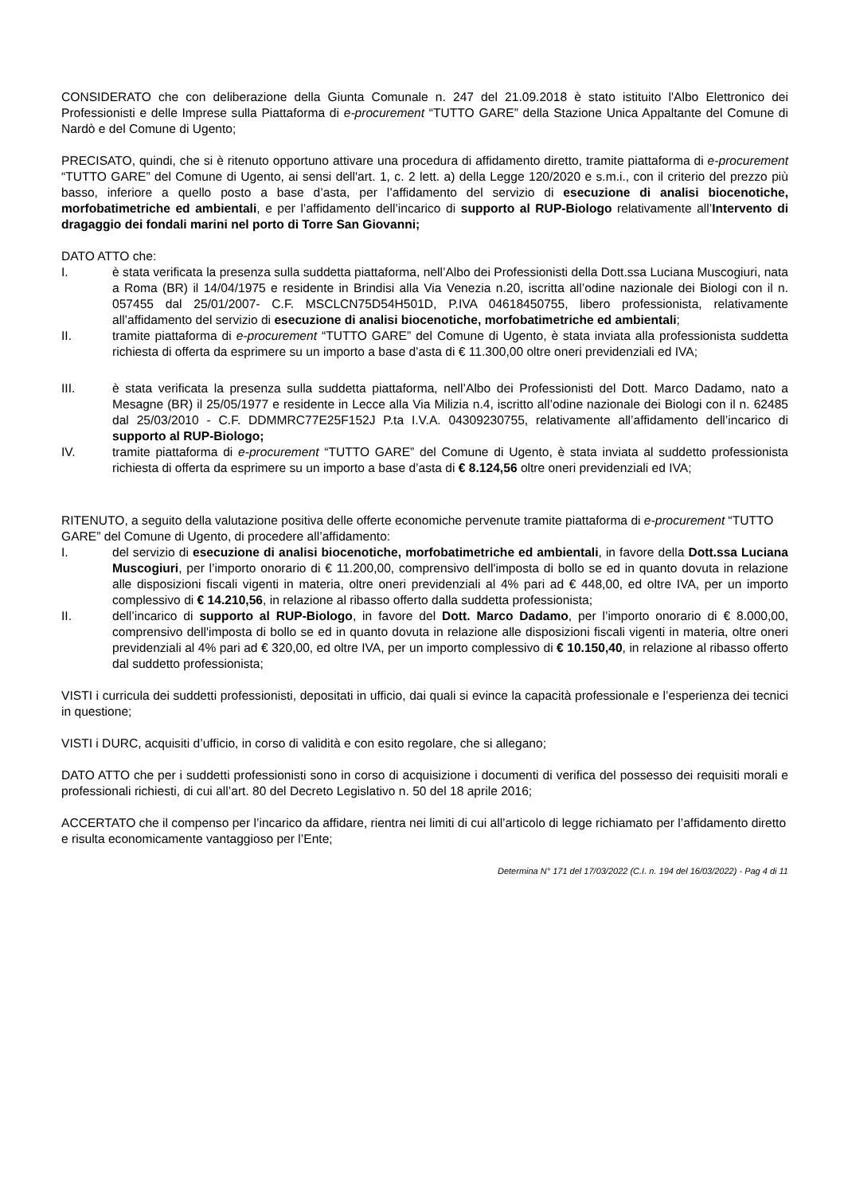CONSIDERATO che con deliberazione della Giunta Comunale n. 247 del 21.09.2018 è stato istituito l'Albo Elettronico dei Professionisti e delle Imprese sulla Piattaforma di e-procurement “TUTTO GARE” della Stazione Unica Appaltante del Comune di Nardò e del Comune di Ugento;
PRECISATO, quindi, che si è ritenuto opportuno attivare una procedura di affidamento diretto, tramite piattaforma di e-procurement “TUTTO GARE” del Comune di Ugento, ai sensi dell'art. 1, c. 2 lett. a) della Legge 120/2020 e s.m.i., con il criterio del prezzo più basso, inferiore a quello posto a base d’asta, per l’affidamento del servizio di esecuzione di analisi biocenotiche, morfobatimetriche ed ambientali, e per l’affidamento dell’incarico di supporto al RUP-Biologo relativamente all’Intervento di dragaggio dei fondali marini nel porto di Torre San Giovanni;
DATO ATTO che:
I. è stata verificata la presenza sulla suddetta piattaforma, nell’Albo dei Professionisti della Dott.ssa Luciana Muscogiuri, nata a Roma (BR) il 14/04/1975 e residente in Brindisi alla Via Venezia n.20, iscritta all’odine nazionale dei Biologi con il n. 057455 dal 25/01/2007- C.F. MSCLCN75D54H501D, P.IVA 04618450755, libero professionista, relativamente all’affidamento del servizio di esecuzione di analisi biocenotiche, morfobatimetriche ed ambientali;
II. tramite piattaforma di e-procurement “TUTTO GARE” del Comune di Ugento, è stata inviata alla professionista suddetta richiesta di offerta da esprimere su un importo a base d’asta di € 11.300,00 oltre oneri previdenziali ed IVA;
III. è stata verificata la presenza sulla suddetta piattaforma, nell’Albo dei Professionisti del Dott. Marco Dadamo, nato a Mesagne (BR) il 25/05/1977 e residente in Lecce alla Via Milizia n.4, iscritto all’odine nazionale dei Biologi con il n. 62485 dal 25/03/2010 - C.F. DDMMRC77E25F152J P.ta I.V.A. 04309230755, relativamente all’affidamento dell’incarico di supporto al RUP-Biologo;
IV. tramite piattaforma di e-procurement “TUTTO GARE” del Comune di Ugento, è stata inviata al suddetto professionista richiesta di offerta da esprimere su un importo a base d’asta di € 8.124,56 oltre oneri previdenziali ed IVA;
RITENUTO, a seguito della valutazione positiva delle offerte economiche pervenute tramite piattaforma di e-procurement “TUTTO GARE” del Comune di Ugento, di procedere all’affidamento:
I. del servizio di esecuzione di analisi biocenotiche, morfobatimetriche ed ambientali, in favore della Dott.ssa Luciana Muscogiuri, per l’importo onorario di € 11.200,00, comprensivo dell'imposta di bollo se ed in quanto dovuta in relazione alle disposizioni fiscali vigenti in materia, oltre oneri previdenziali al 4% pari ad € 448,00, ed oltre IVA, per un importo complessivo di € 14.210,56, in relazione al ribasso offerto dalla suddetta professionista;
II. dell’incarico di supporto al RUP-Biologo, in favore del Dott. Marco Dadamo, per l’importo onorario di € 8.000,00, comprensivo dell'imposta di bollo se ed in quanto dovuta in relazione alle disposizioni fiscali vigenti in materia, oltre oneri previdenziali al 4% pari ad € 320,00, ed oltre IVA, per un importo complessivo di € 10.150,40, in relazione al ribasso offerto dal suddetto professionista;
VISTI i curricula dei suddetti professionisti, depositati in ufficio, dai quali si evince la capacità professionale e l’esperienza dei tecnici in questione;
VISTI i DURC, acquisiti d’ufficio, in corso di validità e con esito regolare, che si allegano;
DATO ATTO che per i suddetti professionisti sono in corso di acquisizione i documenti di verifica del possesso dei requisiti morali e professionali richiesti, di cui all’art. 80 del Decreto Legislativo n. 50 del 18 aprile 2016;
ACCERTATO che il compenso per l’incarico da affidare, rientra nei limiti di cui all’articolo di legge richiamato per l’affidamento diretto e risulta economicamente vantaggioso per l’Ente;
Determina N° 171 del 17/03/2022 (C.I. n. 194 del 16/03/2022) - Pag 4 di 11